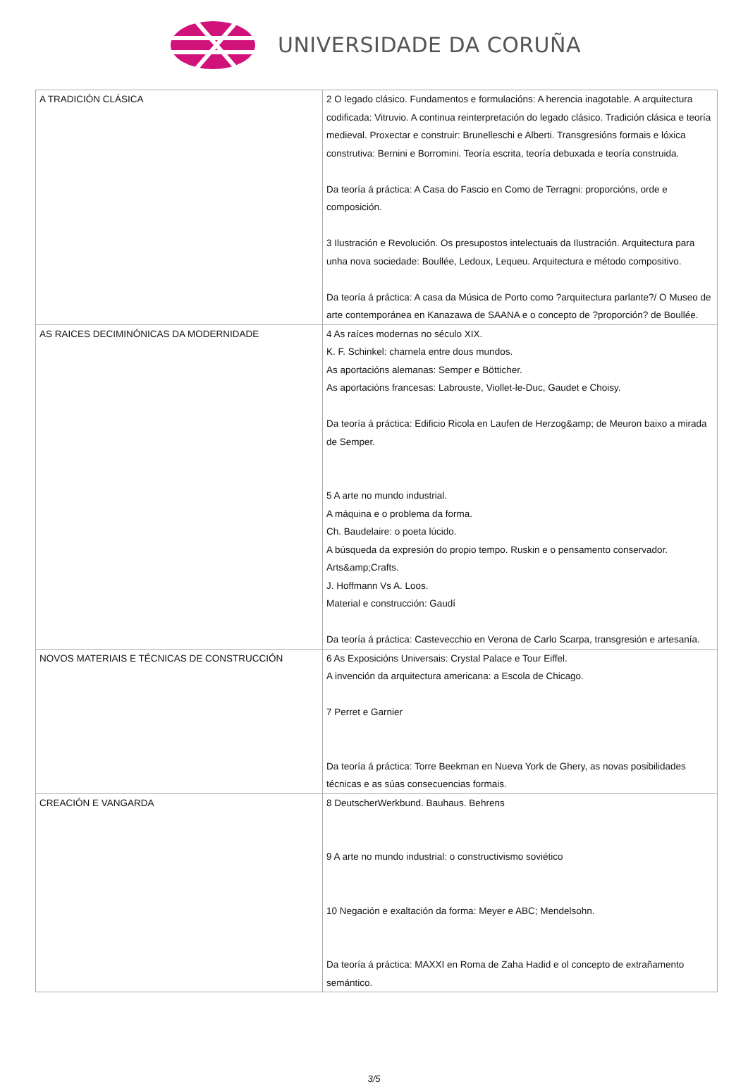UNIVERSIDADE DA CORUÑA
| A TRADICIÓN CLÁSICA | 2 O legado clásico. Fundamentos e formulacións: A herencia inagotable. A arquitectura codificada: Vitruvio. A continua reinterpretación do legado clásico. Tradición clásica e teoría medieval. Proxectar e construir: Brunelleschi e Alberti. Transgresións formais e lóxica construtiva: Bernini e Borromini. Teoría escrita, teoría debuxada e teoría construida. Da teoría á práctica: A Casa do Fascio en Como de Terragni: proporcións, orde e composición. 3 Ilustración e Revolución. Os presupostos intelectuais da Ilustración. Arquitectura para unha nova sociedade: Boullée, Ledoux, Lequeu. Arquitectura e método compositivo. Da teoría á práctica: A casa da Música de Porto como ?arquitectura parlante?/ O Museo de arte contemporánea en Kanazawa de SAANA e o concepto de ?proporción? de Boullée. |
| AS RAICES DECIMINÓNICAS DA MODERNIDADE | 4 As raíces modernas no século XIX. K. F. Schinkel: charnela entre dous mundos. As aportacións alemanas: Semper e Bötticher. As aportacións francesas: Labrouste, Viollet-le-Duc, Gaudet e Choisy. Da teoría á práctica: Edificio Ricola en Laufen de Herzog&amp; de Meuron baixo a mirada de Semper. 5 A arte no mundo industrial. A máquina e o problema da forma. Ch. Baudelaire: o poeta lúcido. A búsqueda da expresión do propio tempo. Ruskin e o pensamento conservador. Arts&amp;Crafts. J. Hoffmann Vs A. Loos. Material e construcción: Gaudí Da teoría á práctica: Castevecchio en Verona de Carlo Scarpa, transgresión e artesanía. |
| NOVOS MATERIAIS E TÉCNICAS DE CONSTRUCCIÓN | 6 As Exposicións Universais: Crystal Palace e Tour Eiffel. A invención da arquitectura americana: a Escola de Chicago. 7 Perret e Garnier Da teoría á práctica: Torre Beekman en Nueva York de Ghery, as novas posibilidades técnicas e as súas consecuencias formais. |
| CREACIÓN E VANGARDA | 8 DeutscherWerkbund. Bauhaus. Behrens 9 A arte no mundo industrial: o constructivismo soviético 10 Negación e exaltación da forma: Meyer e ABC; Mendelsohn. Da teoría á práctica: MAXXI en Roma de Zaha Hadid e ol concepto de extrañamento semántico. |
3/5